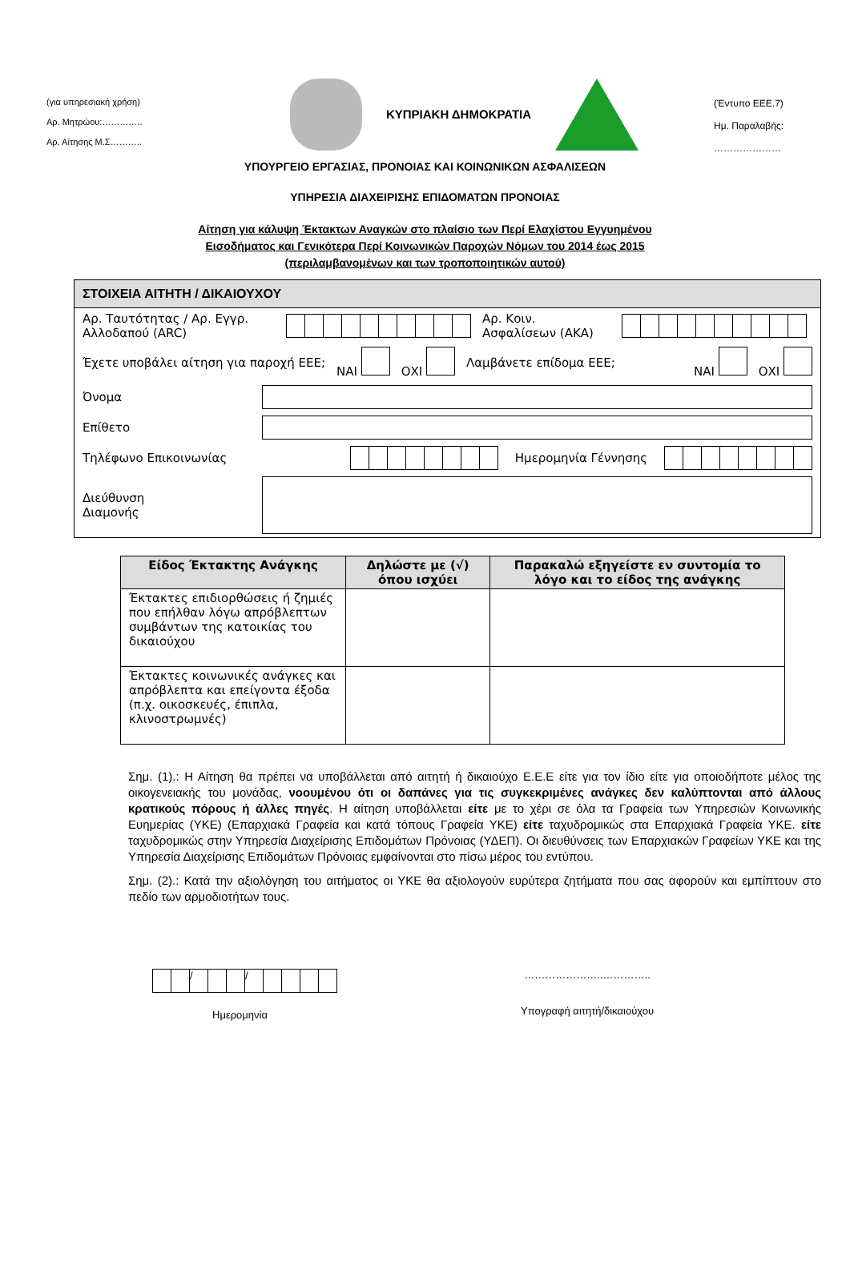(για υπηρεσιακή χρήση)
Αρ. Μητρώου:…………..
Αρ. Αίτησης Μ.Σ………..
ΚΥΠΡΙΑΚΗ ΔΗΜΟΚΡΑΤΙΑ
(Έντυπο ΕΕΕ.7)
Ημ. Παραλαβής:
…………………
ΥΠΟΥΡΓΕΙΟ ΕΡΓΑΣΙΑΣ, ΠΡΟΝΟΙΑΣ ΚΑΙ ΚΟΙΝΩΝΙΚΩΝ ΑΣΦΑΛΙΣΕΩΝ
ΥΠΗΡΕΣΙΑ ΔΙΑΧΕΙΡΙΣΗΣ ΕΠΙΔΟΜΑΤΩΝ ΠΡΟΝΟΙΑΣ
Αίτηση για κάλυψη Έκτακτων Αναγκών στο πλαίσιο των Περί Ελαχίστου Εγγυημένου
Εισοδήματος και Γενικότερα Περί Κοινωνικών Παροχών Νόμων του 2014 έως 2015
(περιλαμβανομένων και των τροποποιητικών αυτού)
ΣΤΟΙΧΕΙΑ ΑΙΤΗΤΗ / ΔΙΚΑΙΟΥΧΟΥ
Αρ. Ταυτότητας / Αρ. Εγγρ. Αλλοδαπού (ARC) Αρ. Κοιν. Ασφαλίσεων (ΑΚΑ)
Έχετε υποβάλει αίτηση για παροχή ΕΕΕ; ΝΑΙ ΟΧΙ Λαμβάνετε επίδομα ΕΕΕ; ΝΑΙ ΟΧΙ
Όνομα
Επίθετο
Τηλέφωνο Επικοινωνίας Ημερομηνία Γέννησης
Διεύθυνση
Διαμονής
| Είδος Έκτακτης Ανάγκης | Δηλώστε με (√) όπου ισχύει | Παρακαλώ εξηγείστε εν συντομία το λόγο και το είδος της ανάγκης |
| --- | --- | --- |
| Έκτακτες επιδιορθώσεις ή ζημιές που επήλθαν λόγω απρόβλεπτων συμβάντων της κατοικίας του δικαιούχου | | |
| Έκτακτες κοινωνικές ανάγκες και απρόβλεπτα και επείγοντα έξοδα (π.χ. οικοσκευές, έπιπλα, κλινοστρωμνές) | | |
Σημ. (1).: Η Αίτηση θα πρέπει να υποβάλλεται από αιτητή ή δικαιούχο Ε.Ε.Ε είτε για τον ίδιο είτε για οποιοδήποτε μέλος της οικογενειακής του μονάδας, νοουμένου ότι οι δαπάνες για τις συγκεκριμένες ανάγκες δεν καλύπτονται από άλλους κρατικούς πόρους ή άλλες πηγές. Η αίτηση υποβάλλεται είτε με το χέρι σε όλα τα Γραφεία των Υπηρεσιών Κοινωνικής Ευημερίας (ΥΚΕ) (Επαρχιακά Γραφεία και κατά τόπους Γραφεία ΥΚΕ) είτε ταχυδρομικώς στα Επαρχιακά Γραφεία ΥΚΕ. είτε ταχυδρομικώς στην Υπηρεσία Διαχείρισης Επιδομάτων Πρόνοιας (ΥΔΕΠ). Οι διευθύνσεις των Επαρχιακών Γραφείων ΥΚΕ και της Υπηρεσία Διαχείρισης Επιδομάτων Πρόνοιας εμφαίνονται στο πίσω μέρος του εντύπου.
Σημ. (2).: Κατά την αξιολόγηση του αιτήματος οι ΥΚΕ θα αξιολογούν ευρύτερα ζητήματα που σας αφορούν και εμπίπτουν στο πεδίο των αρμοδιοτήτων τους.
/ /
Ημερομηνία
…………………..…………..
Υπογραφή αιτητή/δικαιούχου